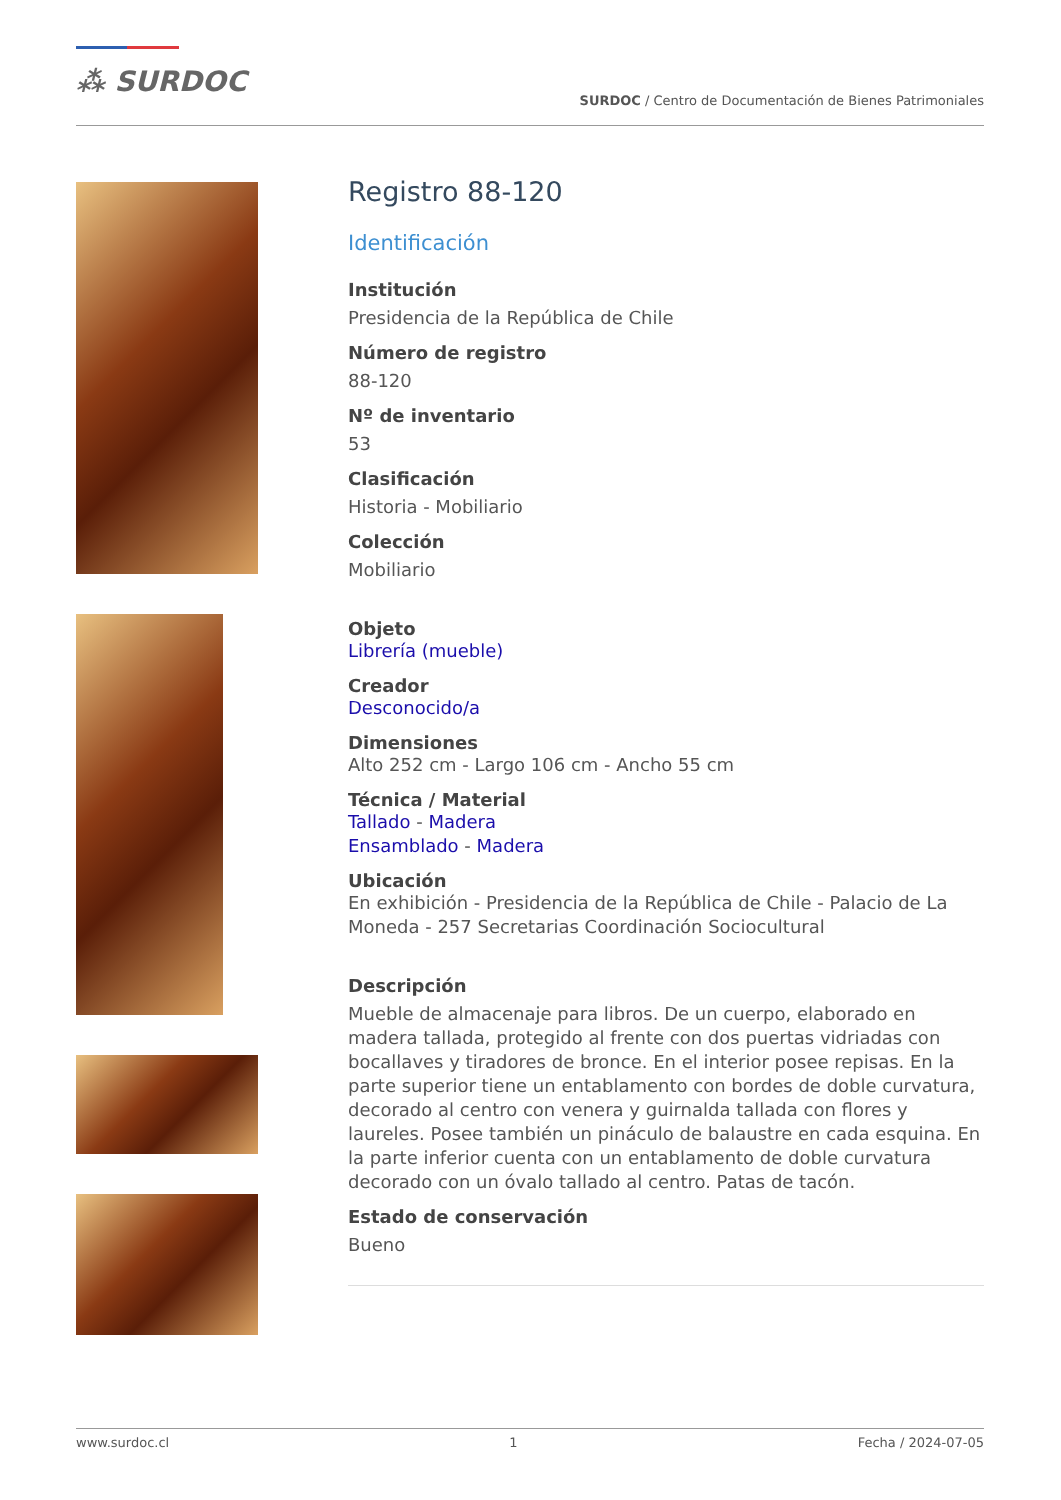⁂ SURDOC
SURDOC / Centro de Documentación de Bienes Patrimoniales
Registro 88-120
Identificación
Institución
Presidencia de la República de Chile
Número de registro
88-120
Nº de inventario
53
Clasificación
Historia - Mobiliario
Colección
Mobiliario
Objeto
Librería (mueble)
Creador
Desconocido/a
Dimensiones
Alto 252 cm - Largo 106 cm - Ancho 55 cm
Técnica / Material
Tallado - Madera
Ensamblado - Madera
Ubicación
En exhibición - Presidencia de la República de Chile - Palacio de La Moneda - 257 Secretarias Coordinación Sociocultural
Descripción
Mueble de almacenaje para libros. De un cuerpo, elaborado en madera tallada, protegido al frente con dos puertas vidriadas con bocallaves y tiradores de bronce. En el interior posee repisas. En la parte superior tiene un entablamento con bordes de doble curvatura, decorado al centro con venera y guirnalda tallada con flores y laureles. Posee también un pináculo de balaustre en cada esquina. En la parte inferior cuenta con un entablamento de doble curvatura decorado con un óvalo tallado al centro. Patas de tacón.
Estado de conservación
Bueno
www.surdoc.cl 1 Fecha / 2024-07-05